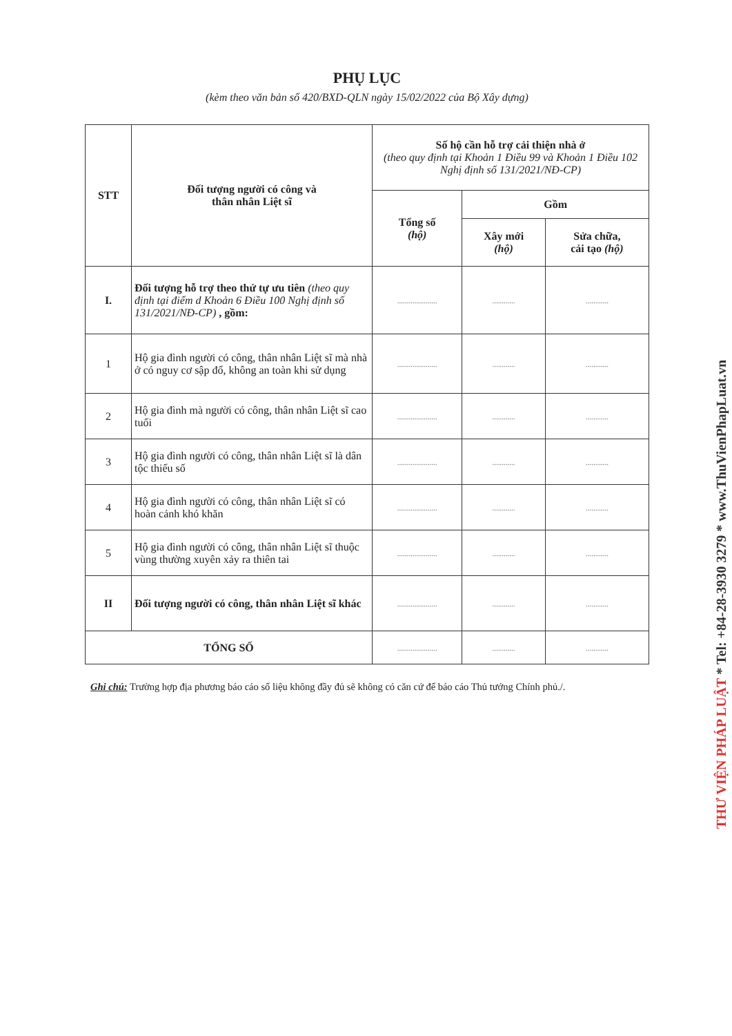PHỤ LỤC
(kèm theo văn bản số 420/BXD-QLN ngày 15/02/2022 của Bộ Xây dựng)
| STT | Đối tượng người có công và thân nhân Liệt sĩ | Số hộ cần hỗ trợ cải thiện nhà ở (theo quy định tại Khoản 1 Điều 99 và Khoản 1 Điều 102 Nghị định số 131/2021/NĐ-CP) | | |
| --- | --- | --- | --- | --- |
| | | Tổng số (hộ) | Gồm | |
| | | | Xây mới (hộ) | Sửa chữa, cải tạo (hộ) |
| I. | Đối tượng hỗ trợ theo thứ tự ưu tiên (theo quy định tại điểm d Khoản 6 Điều 100 Nghị định số 131/2021/NĐ-CP) , gồm: | ..................... | ............ | ............ |
| 1 | Hộ gia đình người có công, thân nhân Liệt sĩ mà nhà ở có nguy cơ sập đổ, không an toàn khi sử dụng | ..................... | ............ | ............ |
| 2 | Hộ gia đình mà người có công, thân nhân Liệt sĩ cao tuổi | ..................... | ............ | ............ |
| 3 | Hộ gia đình người có công, thân nhân Liệt sĩ là dân tộc thiểu số | ..................... | ............ | ............ |
| 4 | Hộ gia đình người có công, thân nhân Liệt sĩ có hoàn cảnh khó khăn | ..................... | ............ | ............ |
| 5 | Hộ gia đình người có công, thân nhân Liệt sĩ thuộc vùng thường xuyên xảy ra thiên tai | ..................... | ............ | ............ |
| II | Đối tượng người có công, thân nhân Liệt sĩ khác | ..................... | ............ | ............ |
| TỔNG SỐ | | ..................... | ............ | ............ |
Ghi chú: Trường hợp địa phương báo cáo số liệu không đầy đủ sẽ không có căn cứ để báo cáo Thủ tướng Chính phủ./.
THƯ VIỆN PHÁP LUẬT * Tel: +84-28-3930 3279 * www.ThuVienPhapLuat.vn